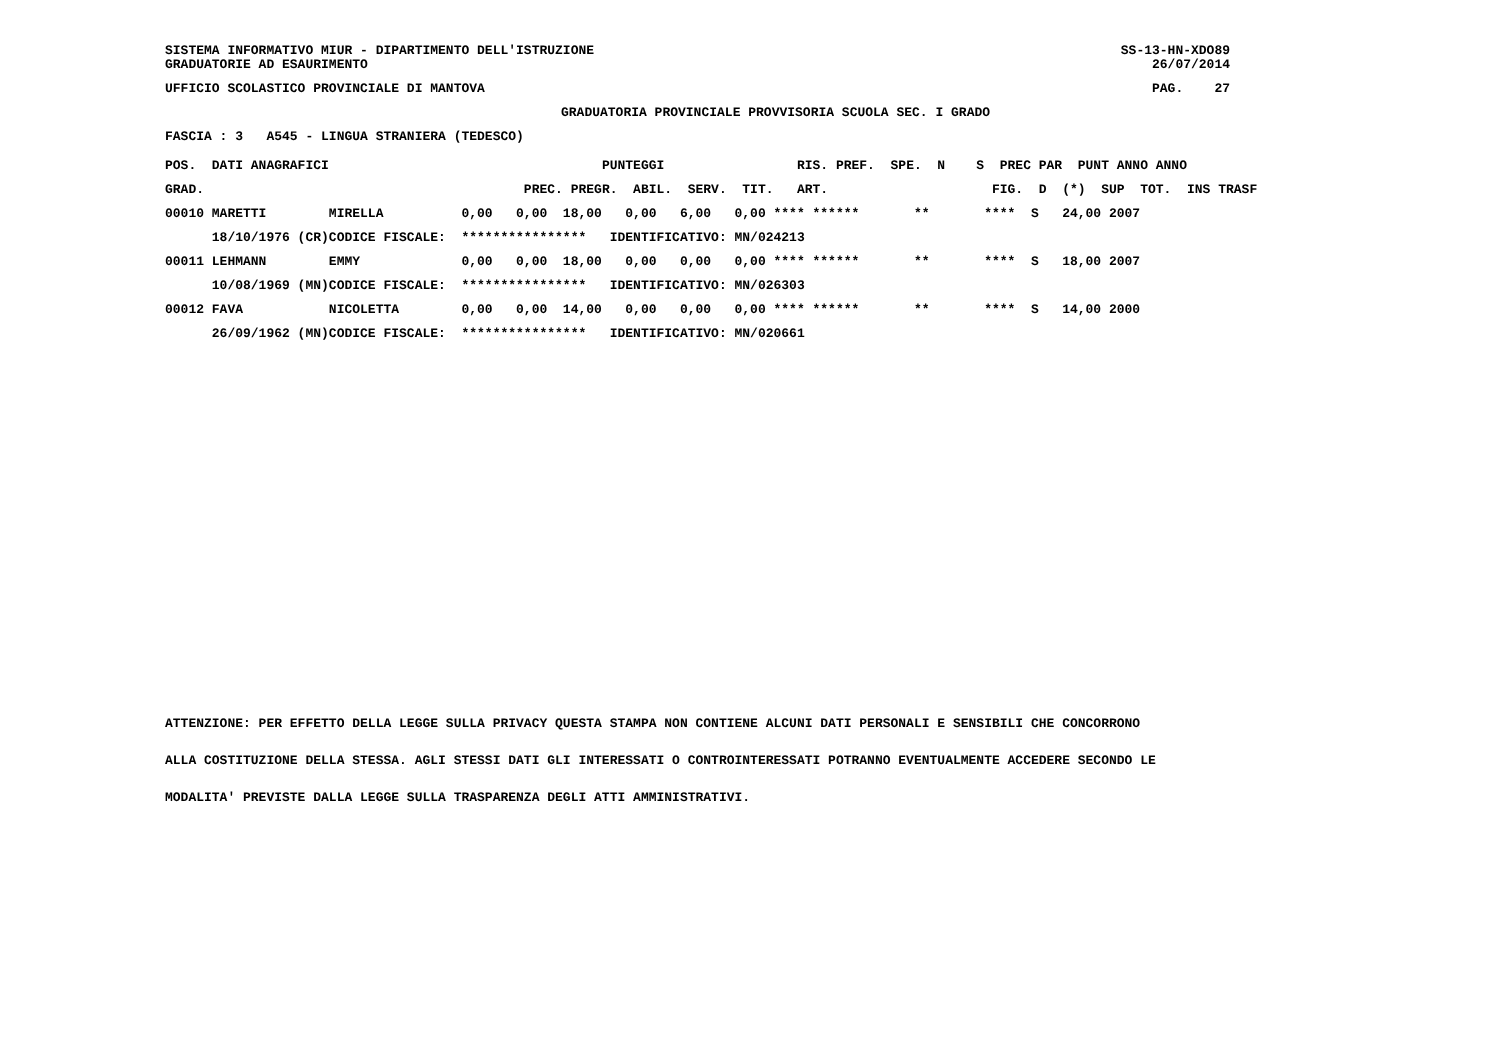SISTEMA INFORMATIVO MIUR - DIPARTIMENTO DELL'ISTRUZIONE GRADUATORIE AD ESAURIMENTO
SS-13-HN-XDO89 26/07/2014
UFFICIO SCOLASTICO PROVINCIALE DI MANTOVA
PAG. 27
GRADUATORIA PROVINCIALE PROVVISORIA SCUOLA SEC. I GRADO
FASCIA : 3 A545 - LINGUA STRANIERA (TEDESCO)
| POS. DATI ANAGRAFICI | | PUNTEGGI RIS. PREF. SPE. N S PREC PAR PUNT ANNO ANNO |
| --- | --- | --- |
| GRAD. | | PREC. PREGR. ABIL. SERV. TIT. ART. FIG. D (*) SUP TOT. INS TRASF |
| 00010 MARETTI | MIRELLA | 0,00 0,00 18,00 0,00 6,00 0,00 **** ****** ** **** S 24,00 2007 |
| 18/10/1976 (CR) | CODICE FISCALE: | **************** IDENTIFICATIVO: MN/024213 |
| 00011 LEHMANN | EMMY | 0,00 0,00 18,00 0,00 0,00 0,00 **** ****** ** **** S 18,00 2007 |
| 10/08/1969 (MN) | CODICE FISCALE: | **************** IDENTIFICATIVO: MN/026303 |
| 00012 FAVA | NICOLETTA | 0,00 0,00 14,00 0,00 0,00 0,00 **** ****** ** **** S 14,00 2000 |
| 26/09/1962 (MN) | CODICE FISCALE: | **************** IDENTIFICATIVO: MN/020661 |
ATTENZIONE: PER EFFETTO DELLA LEGGE SULLA PRIVACY QUESTA STAMPA NON CONTIENE ALCUNI DATI PERSONALI E SENSIBILI CHE CONCORRONO ALLA COSTITUZIONE DELLA STESSA. AGLI STESSI DATI GLI INTERESSATI O CONTROINTERESSATI POTRANNO EVENTUALMENTE ACCEDERE SECONDO LE MODALITA' PREVISTE DALLA LEGGE SULLA TRASPARENZA DEGLI ATTI AMMINISTRATIVI.